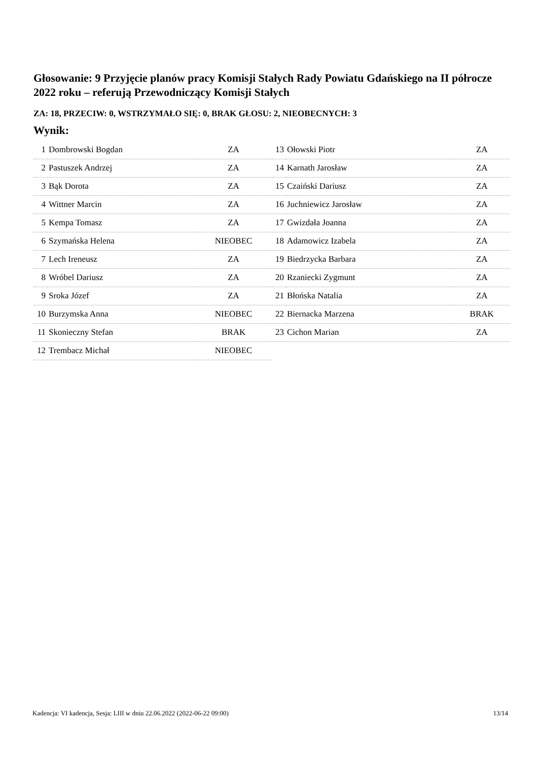Głosowanie: 9 Przyjęcie planów pracy Komisji Stałych Rady Powiatu Gdańskiego na II półrocze 2022 roku – referują Przewodniczący Komisji Stałych
ZA: 18, PRZECIW: 0, WSTRZYMAŁO SIĘ: 0, BRAK GŁOSU: 2, NIEOBECNYCH: 3
Wynik:
| 1 | Dombrowski Bogdan | ZA |
| 2 | Pastuszek Andrzej | ZA |
| 3 | Bąk Dorota | ZA |
| 4 | Wittner Marcin | ZA |
| 5 | Kempa Tomasz | ZA |
| 6 | Szymańska Helena | NIEOBEC |
| 7 | Lech Ireneusz | ZA |
| 8 | Wróbel Dariusz | ZA |
| 9 | Sroka Józef | ZA |
| 10 | Burzymska Anna | NIEOBEC |
| 11 | Skonieczny Stefan | BRAK |
| 12 | Trembacz Michał | NIEOBEC |
| 13 | Ołowski Piotr | ZA |
| 14 | Karnath Jarosław | ZA |
| 15 | Czaiński Dariusz | ZA |
| 16 | Juchniewicz Jarosław | ZA |
| 17 | Gwizdała Joanna | ZA |
| 18 | Adamowicz Izabela | ZA |
| 19 | Biedrzycka Barbara | ZA |
| 20 | Rzaniecki Zygmunt | ZA |
| 21 | Błońska Natalia | ZA |
| 22 | Biernacka Marzena | BRAK |
| 23 | Cichon Marian | ZA |
Kadencja: VI kadencja, Sesja: LIII w dniu 22.06.2022 (2022-06-22 09:00) 13/14